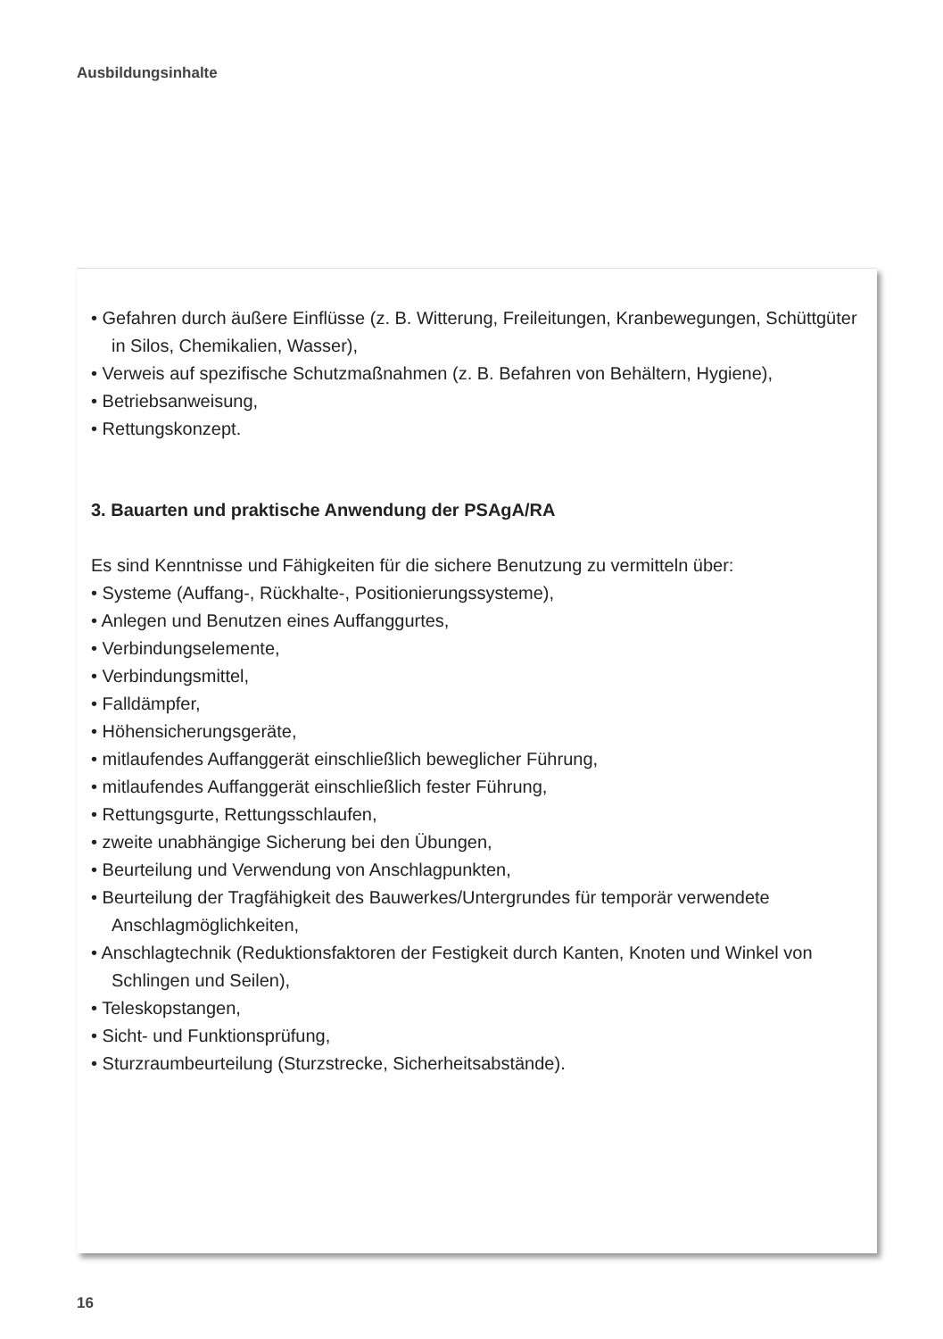Ausbildungsinhalte
• Gefahren durch äußere Einflüsse (z. B. Witterung, Freileitungen, Kranbewegungen, Schüttgüter in Silos, Chemikalien, Wasser),
• Verweis auf spezifische Schutzmaßnahmen (z. B. Befahren von Behältern, Hygiene),
• Betriebsanweisung,
• Rettungskonzept.
3. Bauarten und praktische Anwendung der PSAgA/RA
Es sind Kenntnisse und Fähigkeiten für die sichere Benutzung zu vermitteln über:
• Systeme (Auffang-, Rückhalte-, Positionierungssysteme),
• Anlegen und Benutzen eines Auffanggurtes,
• Verbindungselemente,
• Verbindungsmittel,
• Falldämpfer,
• Höhensicherungsgeräte,
• mitlaufendes Auffanggerät einschließlich beweglicher Führung,
• mitlaufendes Auffanggerät einschließlich fester Führung,
• Rettungsgurte, Rettungsschlaufen,
• zweite unabhängige Sicherung bei den Übungen,
• Beurteilung und Verwendung von Anschlagpunkten,
• Beurteilung der Tragfähigkeit des Bauwerkes/Untergrundes für temporär verwendete Anschlagmöglichkeiten,
• Anschlagtechnik (Reduktionsfaktoren der Festigkeit durch Kanten, Knoten und Winkel von Schlingen und Seilen),
• Teleskopstangen,
• Sicht- und Funktionsprüfung,
• Sturzraumbeurteilung (Sturzstrecke, Sicherheitsabstände).
16